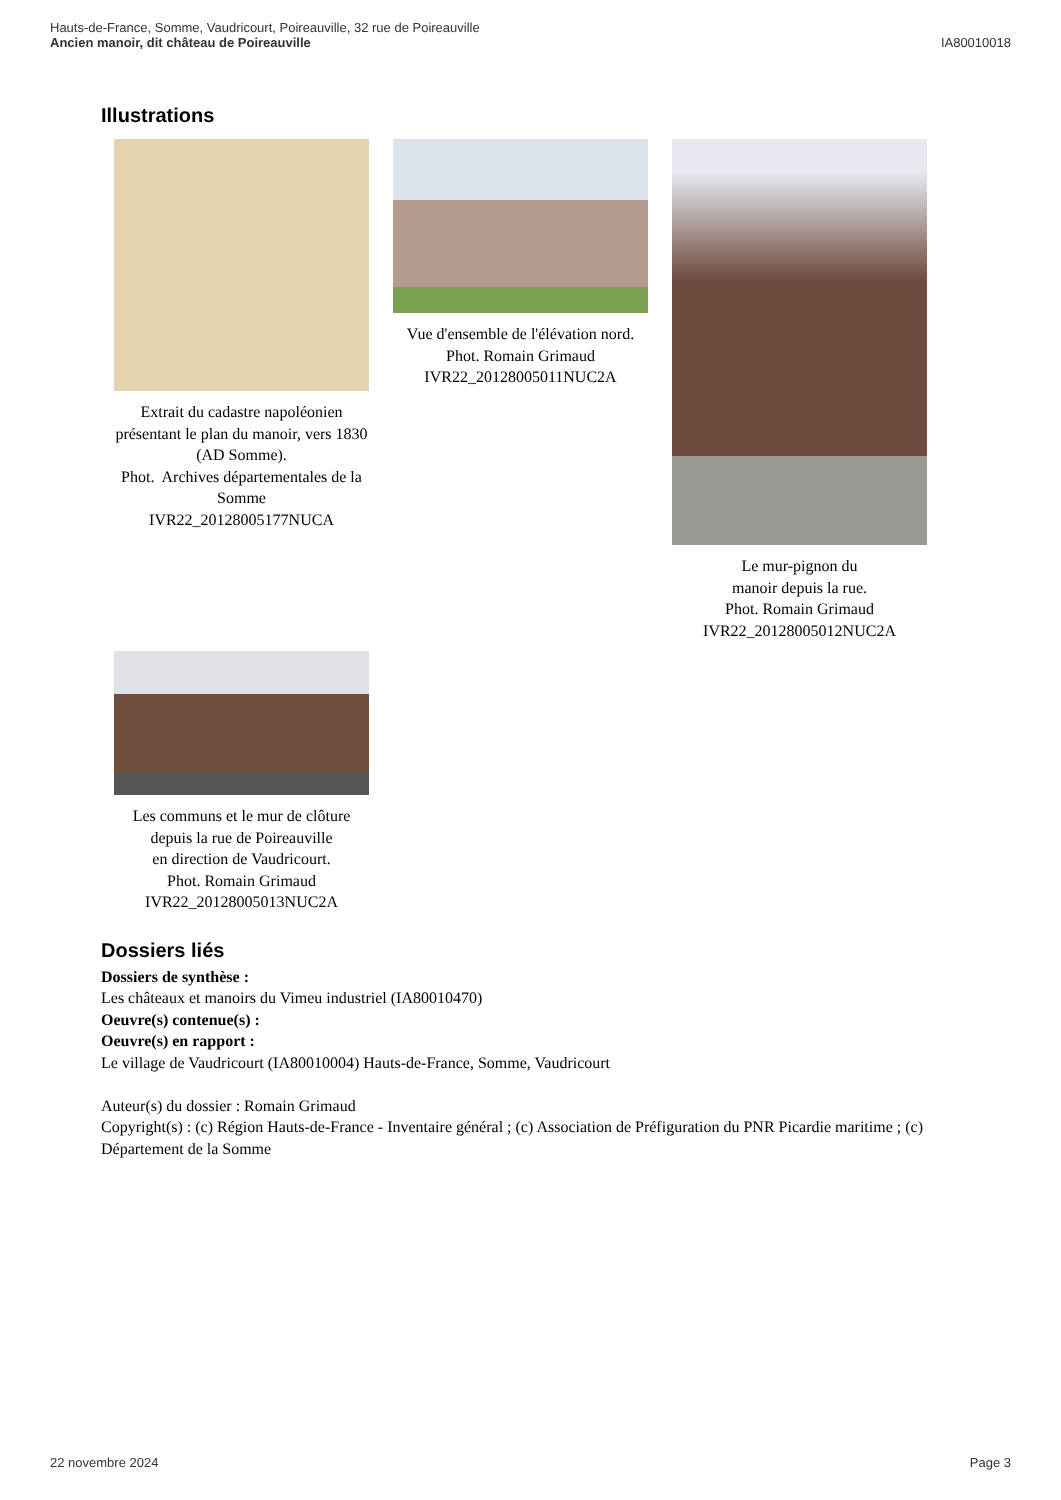Hauts-de-France, Somme, Vaudricourt, Poireauville, 32 rue de Poireauville
Ancien manoir, dit château de Poireauville
IA80010018
Illustrations
Extrait du cadastre napoléonien présentant le plan du manoir, vers 1830 (AD Somme).
Phot. Archives départementales de la Somme
IVR22_20128005177NUCA
Vue d'ensemble de l'élévation nord.
Phot. Romain Grimaud
IVR22_20128005011NUC2A
Le mur-pignon du
manoir depuis la rue.
Phot. Romain Grimaud
IVR22_20128005012NUC2A
Les communs et le mur de clôture depuis la rue de Poireauville
en direction de Vaudricourt.
Phot. Romain Grimaud
IVR22_20128005013NUC2A
Dossiers liés
Dossiers de synthèse :
Les châteaux et manoirs du Vimeu industriel (IA80010470)
Oeuvre(s) contenue(s) :
Oeuvre(s) en rapport :
Le village de Vaudricourt (IA80010004) Hauts-de-France, Somme, Vaudricourt
Auteur(s) du dossier : Romain Grimaud
Copyright(s) : (c) Région Hauts-de-France - Inventaire général ; (c) Association de Préfiguration du PNR Picardie maritime ; (c) Département de la Somme
22 novembre 2024 Page 3